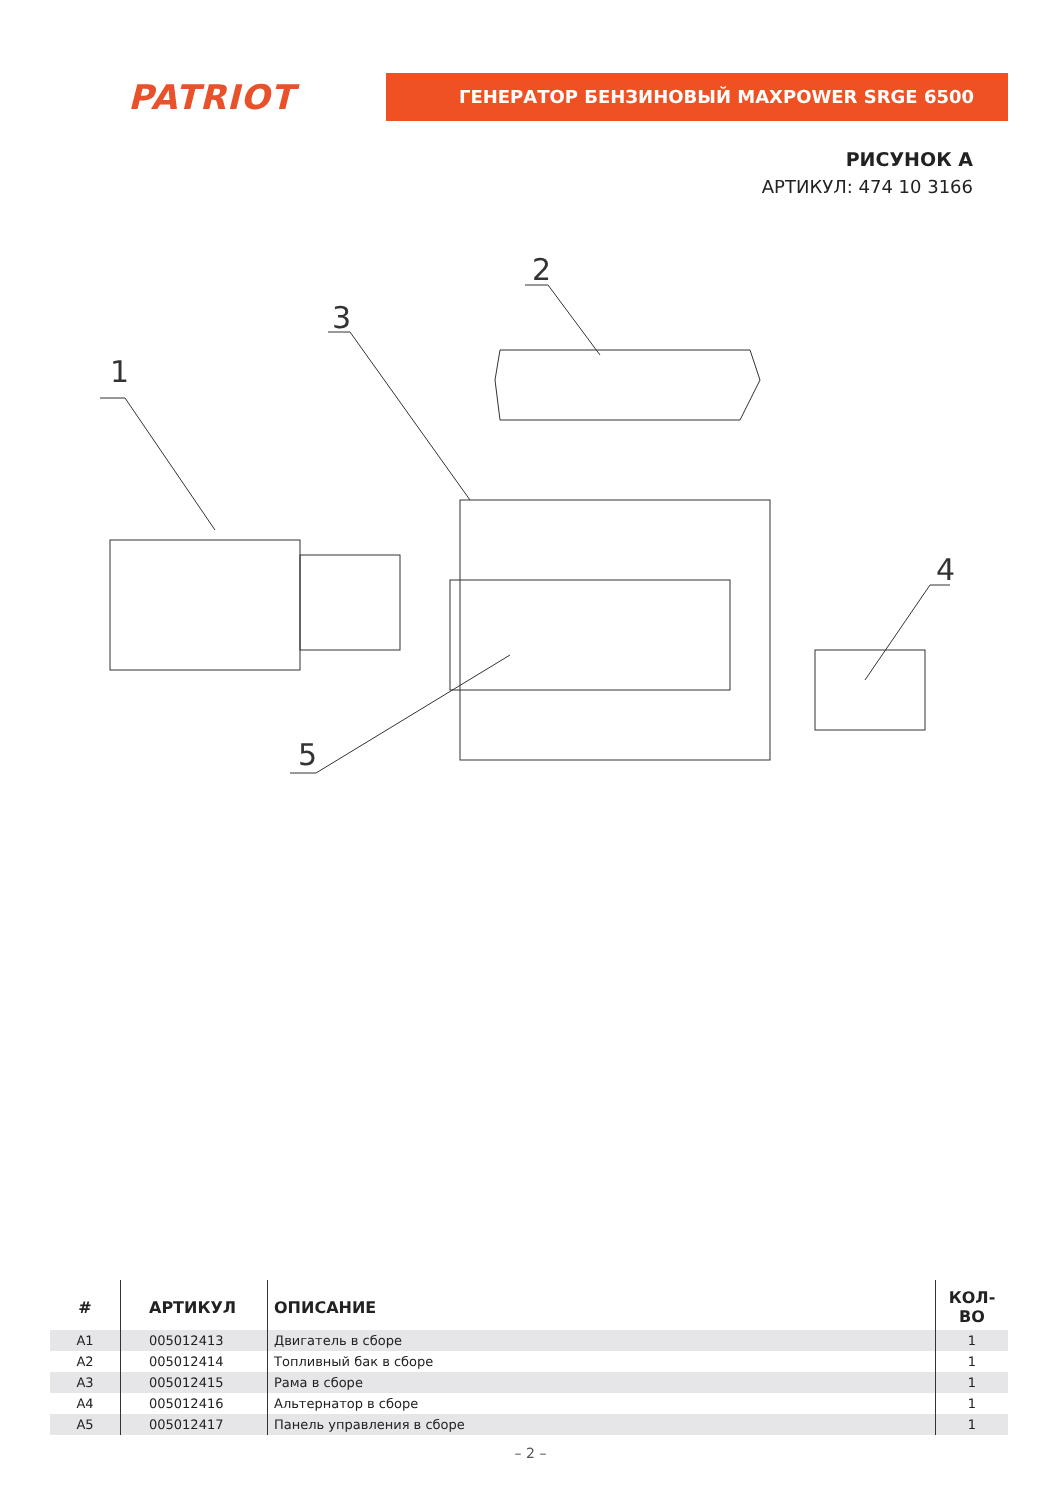PATRIOT
ГЕНЕРАТОР БЕНЗИНОВЫЙ MAXPOWER SRGE 6500
РИСУНОК А
АРТИКУЛ: 474 10 3166
1
2
3
4
5
| # | АРТИКУЛ | ОПИСАНИЕ | КОЛ-ВО |
| --- | --- | --- | --- |
| A1 | 005012413 | Двигатель в сборе | 1 |
| A2 | 005012414 | Топливный бак в сборе | 1 |
| A3 | 005012415 | Рама в сборе | 1 |
| A4 | 005012416 | Альтернатор в сборе | 1 |
| A5 | 005012417 | Панель управления в сборе | 1 |
– 2 –